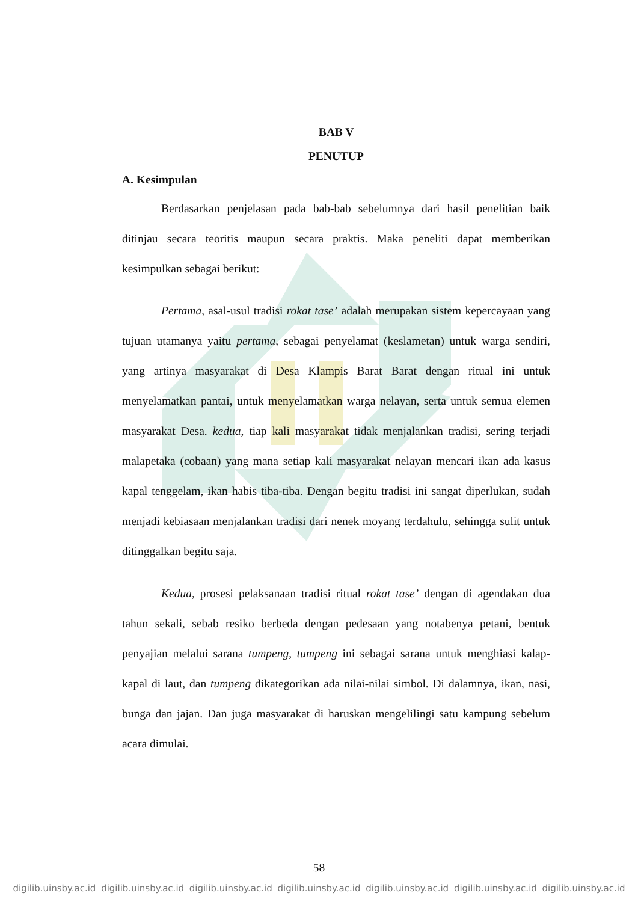BAB V
PENUTUP
A. Kesimpulan
Berdasarkan penjelasan pada bab-bab sebelumnya dari hasil penelitian baik ditinjau secara teoritis maupun secara praktis. Maka peneliti dapat memberikan kesimpulkan sebagai berikut:
Pertama, asal-usul tradisi rokat tase’ adalah merupakan sistem kepercayaan yang tujuan utamanya yaitu pertama, sebagai penyelamat (keslametan) untuk warga sendiri, yang artinya masyarakat di Desa Klampis Barat Barat dengan ritual ini untuk menyelamatkan pantai, untuk menyelamatkan warga nelayan, serta untuk semua elemen masyarakat Desa. kedua, tiap kali masyarakat tidak menjalankan tradisi, sering terjadi malapetaka (cobaan) yang mana setiap kali masyarakat nelayan mencari ikan ada kasus kapal tenggelam, ikan habis tiba-tiba. Dengan begitu tradisi ini sangat diperlukan, sudah menjadi kebiasaan menjalankan tradisi dari nenek moyang terdahulu, sehingga sulit untuk ditinggalkan begitu saja.
Kedua, prosesi pelaksanaan tradisi ritual rokat tase’ dengan di agendakan dua tahun sekali, sebab resiko berbeda dengan pedesaan yang notabenya petani, bentuk penyajian melalui sarana tumpeng, tumpeng ini sebagai sarana untuk menghiasi kalap-kapal di laut, dan tumpeng dikategorikan ada nilai-nilai simbol. Di dalamnya, ikan, nasi, bunga dan jajan. Dan juga masyarakat di haruskan mengelilingi satu kampung sebelum acara dimulai.
58
digilib.uinsby.ac.id digilib.uinsby.ac.id digilib.uinsby.ac.id digilib.uinsby.ac.id digilib.uinsby.ac.id digilib.uinsby.ac.id digilib.uinsby.ac.id